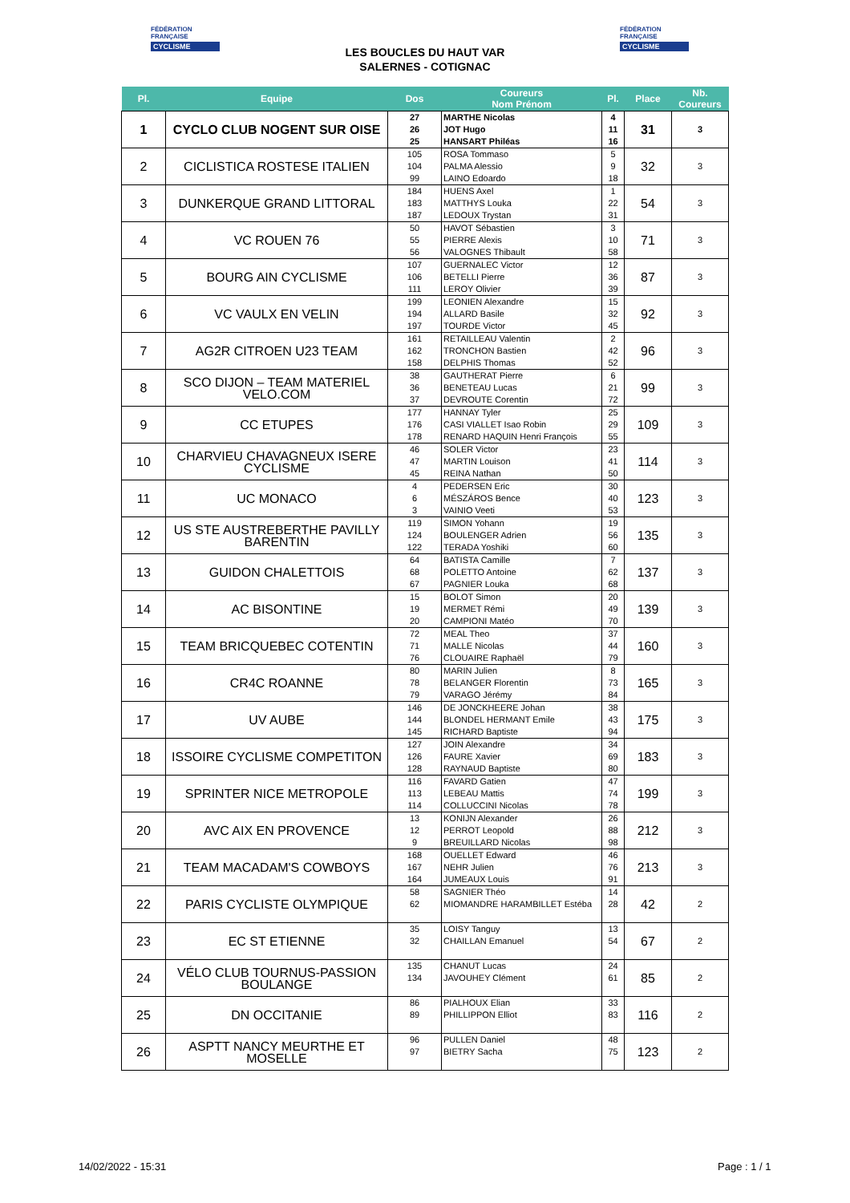FÉDÉRATION
FRANÇAISE
CYCLISME
FÉDÉRATION
FRANÇAISE
CYCLISME
LES BOUCLES DU HAUT VAR
SALERNES - COTIGNAC
| Pl. | Equipe | Dos | Coureurs Nom Prénom | Pl. | Place | Nb. Coureurs |
| --- | --- | --- | --- | --- | --- | --- |
| 1 | CYCLO CLUB NOGENT SUR OISE | 27 26 25 | MARTHE Nicolas JOT Hugo HANSART Philéas | 4 11 16 | 31 | 3 |
| 2 | CICLISTICA ROSTESE ITALIEN | 105 104 99 | ROSA Tommaso PALMA Alessio LAINO Edoardo | 5 9 18 | 32 | 3 |
| 3 | DUNKERQUE GRAND LITTORAL | 184 183 187 | HUENS Axel MATTHYS Louka LEDOUX Trystan | 1 22 31 | 54 | 3 |
| 4 | VC ROUEN 76 | 50 55 56 | HAVOT Sébastien PIERRE Alexis VALOGNES Thibault | 3 10 58 | 71 | 3 |
| 5 | BOURG AIN CYCLISME | 107 106 111 | GUERNALEC Victor BETELLI Pierre LEROY Olivier | 12 36 39 | 87 | 3 |
| 6 | VC VAULX EN VELIN | 199 194 197 | LEONIEN Alexandre ALLARD Basile TOURDE Victor | 15 32 45 | 92 | 3 |
| 7 | AG2R CITROEN U23 TEAM | 161 162 158 | RETAILLEAU Valentin TRONCHON Bastien DELPHIS Thomas | 2 42 52 | 96 | 3 |
| 8 | SCO DIJON – TEAM MATERIEL VELO.COM | 38 36 37 | GAUTHERAT Pierre BENETEAU Lucas DEVROUTE Corentin | 6 21 72 | 99 | 3 |
| 9 | CC ETUPES | 177 176 178 | HANNAY Tyler CASI VIALLET Isao Robin RENARD HAQUIN Henri François | 25 29 55 | 109 | 3 |
| 10 | CHARVIEU CHAVAGNEUX ISERE CYCLISME | 46 47 45 | SOLER Victor MARTIN Louison REINA Nathan | 23 41 50 | 114 | 3 |
| 11 | UC MONACO | 4 6 3 | PEDERSEN Eric MÉSZÁROS Bence VAINIO Veeti | 30 40 53 | 123 | 3 |
| 12 | US STE AUSTREBERTHE PAVILLY BARENTIN | 119 124 122 | SIMON Yohann BOULENGER Adrien TERADA Yoshiki | 19 56 60 | 135 | 3 |
| 13 | GUIDON CHALETTOIS | 64 68 67 | BATISTA Camille POLETTO Antoine PAGNIER Louka | 7 62 68 | 137 | 3 |
| 14 | AC BISONTINE | 15 19 20 | BOLOT Simon MERMET Rémi CAMPIONI Matéo | 20 49 70 | 139 | 3 |
| 15 | TEAM BRICQUEBEC COTENTIN | 72 71 76 | MEAL Theo MALLE Nicolas CLOUAIRE Raphaël | 37 44 79 | 160 | 3 |
| 16 | CR4C ROANNE | 80 78 79 | MARIN Julien BELANGER Florentin VARAGO Jérémy | 8 73 84 | 165 | 3 |
| 17 | UV AUBE | 146 144 145 | DE JONCKHEERE Johan BLONDEL HERMANT Emile RICHARD Baptiste | 38 43 94 | 175 | 3 |
| 18 | ISSOIRE CYCLISME COMPETITON | 127 126 128 | JOIN Alexandre FAURE Xavier RAYNAUD Baptiste | 34 69 80 | 183 | 3 |
| 19 | SPRINTER NICE METROPOLE | 116 113 114 | FAVARD Gatien LEBEAU Mattis COLLUCCINI Nicolas | 47 74 78 | 199 | 3 |
| 20 | AVC AIX EN PROVENCE | 13 12 9 | KONIJN Alexander PERROT Leopold BREUILLARD Nicolas | 26 88 98 | 212 | 3 |
| 21 | TEAM MACADAM'S COWBOYS | 168 167 164 | OUELLET Edward NEHR Julien JUMEAUX Louis | 46 76 91 | 213 | 3 |
| 22 | PARIS CYCLISTE OLYMPIQUE | 58 62 | SAGNIER Théo MIOMANDRE HARAMBILLET Estéba | 14 28 | 42 | 2 |
| 23 | EC ST ETIENNE | 35 32 | LOISY Tanguy CHAILLAN Emanuel | 13 54 | 67 | 2 |
| 24 | VÉLO CLUB TOURNUS-PASSION BOULANGE | 135 134 | CHANUT Lucas JAVOUHEY Clément | 24 61 | 85 | 2 |
| 25 | DN OCCITANIE | 86 89 | PIALHOUX Elian PHILLIPPON Elliot | 33 83 | 116 | 2 |
| 26 | ASPTT NANCY MEURTHE ET MOSELLE | 96 97 | PULLEN Daniel BIETRY Sacha | 48 75 | 123 | 2 |
14/02/2022 - 15:31 Page : 1 / 1